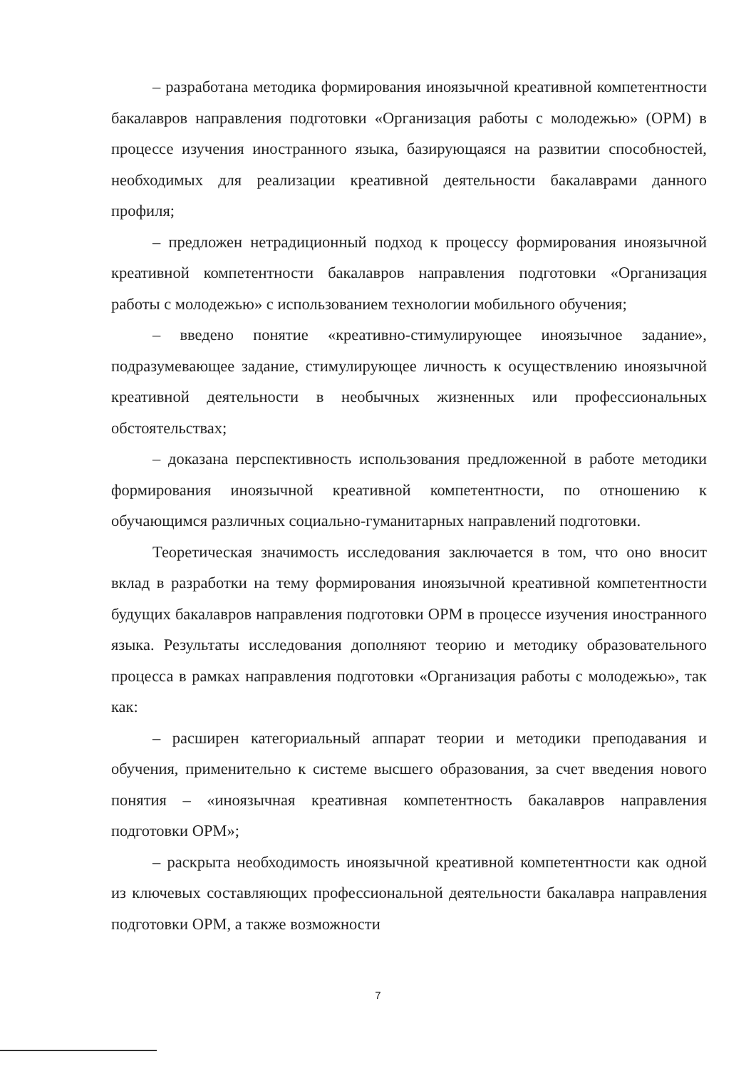– разработана методика формирования иноязычной креативной компетентности бакалавров направления подготовки «Организация работы с молодежью» (ОРМ) в процессе изучения иностранного языка, базирующаяся на развитии способностей, необходимых для реализации креативной деятельности бакалаврами данного профиля;
– предложен нетрадиционный подход к процессу формирования иноязычной креативной компетентности бакалавров направления подготовки «Организация работы с молодежью» с использованием технологии мобильного обучения;
– введено понятие «креативно-стимулирующее иноязычное задание», подразумевающее задание, стимулирующее личность к осуществлению иноязычной креативной деятельности в необычных жизненных или профессиональных обстоятельствах;
– доказана перспективность использования предложенной в работе методики формирования иноязычной креативной компетентности, по отношению к обучающимся различных социально-гуманитарных направлений подготовки.
Теоретическая значимость исследования заключается в том, что оно вносит вклад в разработки на тему формирования иноязычной креативной компетентности будущих бакалавров направления подготовки ОРМ в процессе изучения иностранного языка. Результаты исследования дополняют теорию и методику образовательного процесса в рамках направления подготовки «Организация работы с молодежью», так как:
– расширен категориальный аппарат теории и методики преподавания и обучения, применительно к системе высшего образования, за счет введения нового понятия – «иноязычная креативная компетентность бакалавров направления подготовки ОРМ»;
– раскрыта необходимость иноязычной креативной компетентности как одной из ключевых составляющих профессиональной деятельности бакалавра направления подготовки ОРМ, а также возможности
7